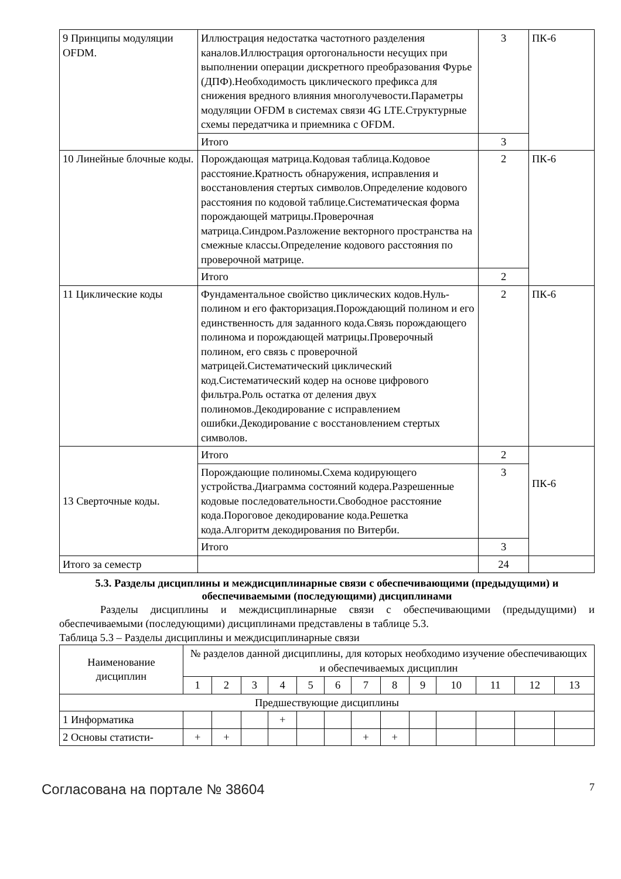| 9 Принципы модуляции OFDM. | Иллюстрация недостатка частотного разделения каналов.Иллюстрация ортогональности несущих при выполнении операции дискретного преобразования Фурье (ДПФ).Необходимость циклического префикса для снижения вредного влияния многолучевости.Параметры модуляции OFDM в системах связи 4G LTE.Структурные схемы передатчика и приемника с OFDM. | 3 | ПК-6 |
| | Итого | 3 | |
| 10 Линейные блочные коды. | Порождающая матрица.Кодовая таблица.Кодовое расстояние.Кратность обнаружения, исправления и восстановления стертых символов.Определение кодового расстояния по кодовой таблице.Систематическая форма порождающей матрицы.Проверочная матрица.Синдром.Разложение векторного пространства на смежные классы.Определение кодового расстояния по проверочной матрице. | 2 | ПК-6 |
| | Итого | 2 | |
| 11 Циклические коды | Фундаментальное свойство циклических кодов.Нуль-полином и его факторизация.Порождающий полином и его единственность для заданного кода.Связь порождающего полинома и порождающей матрицы.Проверочный полином, его связь с проверочной матрицей.Систематический циклический код.Систематический кодер на основе цифрового фильтра.Роль остатка от деления двух полиномов.Декодирование с исправлением ошибки.Декодирование с восстановлением стертых символов. | 2 | ПК-6 |
| 13 Сверточные коды. | Итого | 2 | ПК-6 |
| | Порождающие полиномы.Схема кодирующего устройства.Диаграмма состояний кодера.Разрешенные кодовые последовательности.Свободное расстояние кода.Пороговое декодирование кода.Решетка кода.Алгоритм декодирования по Витерби. | 3 | |
| | Итого | 3 | |
| Итого за семестр | | 24 | |
5.3. Разделы дисциплины и междисциплинарные связи с обеспечивающими (предыдущими) и обеспечиваемыми (последующими) дисциплинами
Разделы дисциплины и междисциплинарные связи с обеспечивающими (предыдущими) и обеспечиваемыми (последующими) дисциплинами представлены в таблице 5.3.
Таблица 5.3 – Разделы дисциплины и междисциплинарные связи
| Наименование дисциплин | № разделов данной дисциплины, для которых необходимо изучение обеспечивающих и обеспечиваемых дисциплин | | | | | | | | | | | | |
| --- | --- | --- | --- | --- | --- | --- | --- | --- | --- | --- | --- | --- | --- |
| | 1 | 2 | 3 | 4 | 5 | 6 | 7 | 8 | 9 | 10 | 11 | 12 | 13 |
| Предшествующие дисциплины | | | | | | | | | | | | | |
| 1 Информатика | | | | + | | | | | | | | | |
| 2 Основы статисти- | + | + | | | | | + | + | | | | | |
Согласована на портале № 38604 7